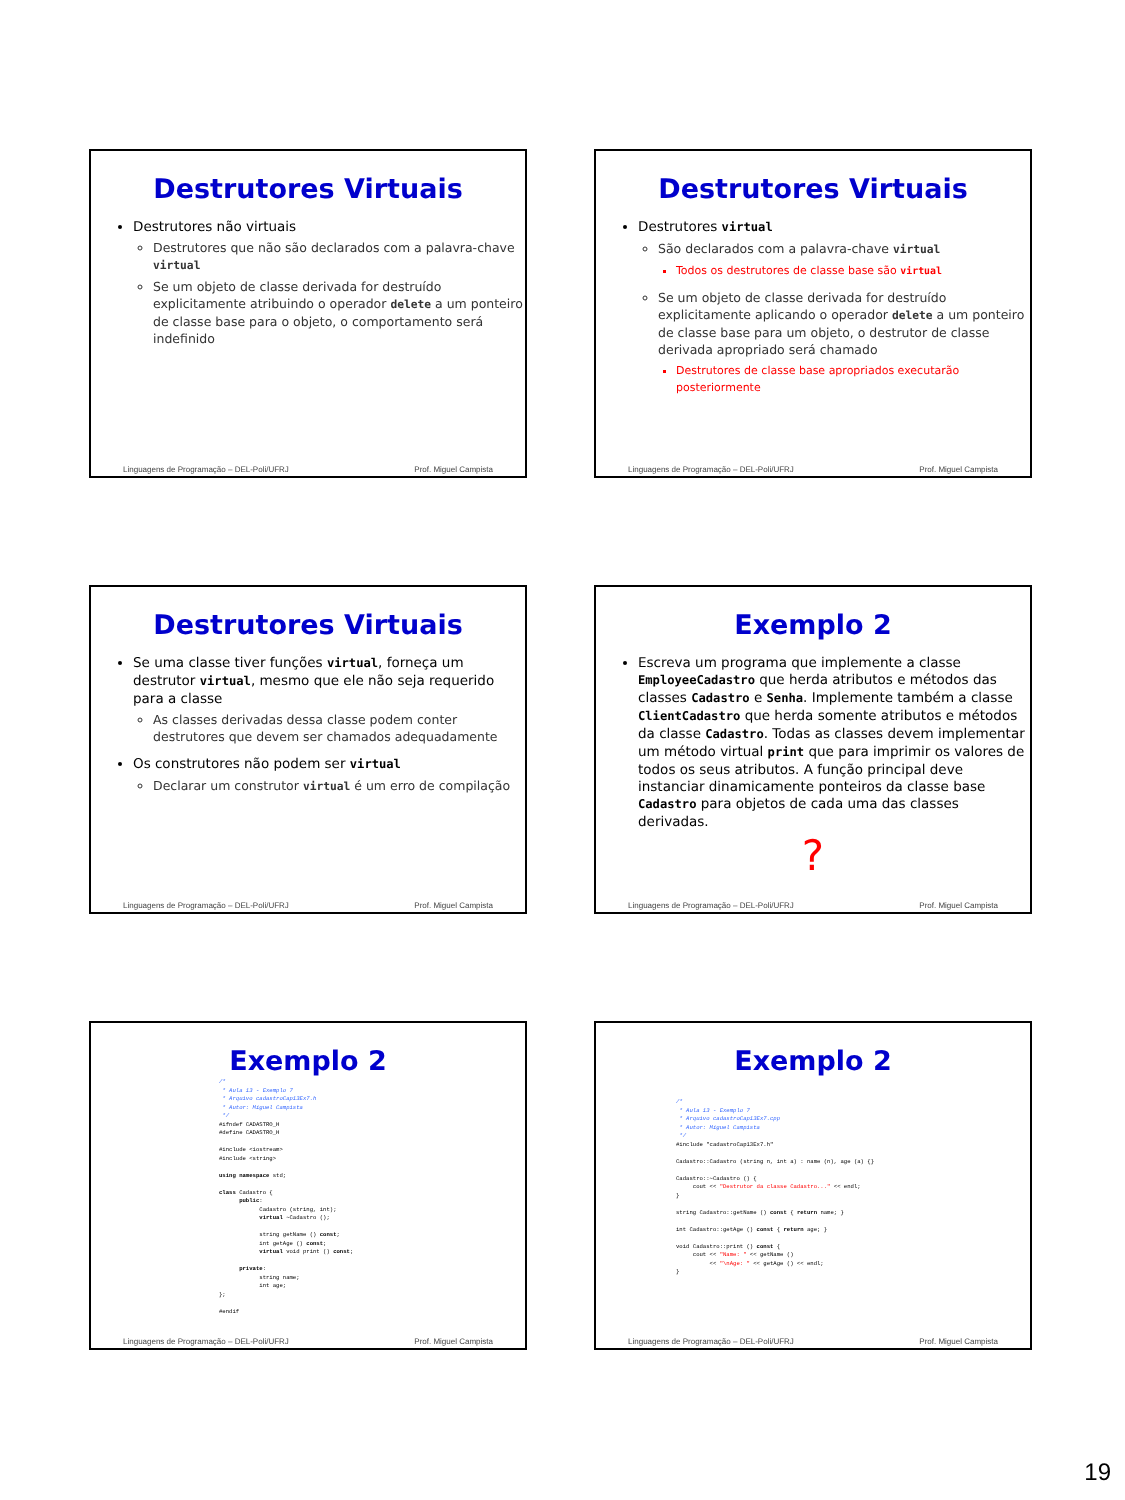Destrutores Virtuais
Destrutores não virtuais
Destrutores que não são declarados com a palavra-chave virtual
Se um objeto de classe derivada for destruído explicitamente atribuindo o operador delete a um ponteiro de classe base para o objeto, o comportamento será indefinido
Linguagens de Programação – DEL-Poli/UFRJ Prof. Miguel Campista
Destrutores Virtuais
Destrutores virtual
São declarados com a palavra-chave virtual
Todos os destrutores de classe base são virtual
Se um objeto de classe derivada for destruído explicitamente aplicando o operador delete a um ponteiro de classe base para um objeto, o destrutor de classe derivada apropriado será chamado
Destrutores de classe base apropriados executarão posteriormente
Linguagens de Programação – DEL-Poli/UFRJ Prof. Miguel Campista
Destrutores Virtuais
Se uma classe tiver funções virtual, forneça um destrutor virtual, mesmo que ele não seja requerido para a classe
As classes derivadas dessa classe podem conter destrutores que devem ser chamados adequadamente
Os construtores não podem ser virtual
Declarar um construtor virtual é um erro de compilação
Linguagens de Programação – DEL-Poli/UFRJ Prof. Miguel Campista
Exemplo 2
Escreva um programa que implemente a classe EmployeeCadastro que herda atributos e métodos das classes Cadastro e Senha. Implemente também a classe ClientCadastro que herda somente atributos e métodos da classe Cadastro. Todas as classes devem implementar um método virtual print que para imprimir os valores de todos os seus atributos. A função principal deve instanciar dinamicamente ponteiros da classe base Cadastro para objetos de cada uma das classes derivadas.
?
Linguagens de Programação – DEL-Poli/UFRJ Prof. Miguel Campista
Exemplo 2
/*
 * Aula 13 - Exemplo 7
 * Arquivo cadastroCap13Ex7.h
 * Autor: Miguel Campista
 */
#ifndef CADASTRO_H
#define CADASTRO_H

#include <iostream>
#include <string>

using namespace std;

class Cadastro {
      public:
            Cadastro (string, int);
            virtual ~Cadastro ();

            string getName () const;
            int getAge () const;
            virtual void print () const;

      private:
            string name;
            int age;
};

#endif
Linguagens de Programação – DEL-Poli/UFRJ Prof. Miguel Campista
Exemplo 2
/*
 * Aula 13 - Exemplo 7
 * Arquivo cadastroCap13Ex7.cpp
 * Autor: Miguel Campista
 */
#include "cadastroCap13Ex7.h"

Cadastro::Cadastro (string n, int a) : name (n), age (a) {}

Cadastro::~Cadastro () {
     cout << "Destrutor da classe Cadastro..." << endl;
}

string Cadastro::getName () const { return name; }

int Cadastro::getAge () const { return age; }

void Cadastro::print () const {
     cout << "Name: " << getName ()
          << "\nAge: " << getAge () << endl;
}
Linguagens de Programação – DEL-Poli/UFRJ Prof. Miguel Campista
19